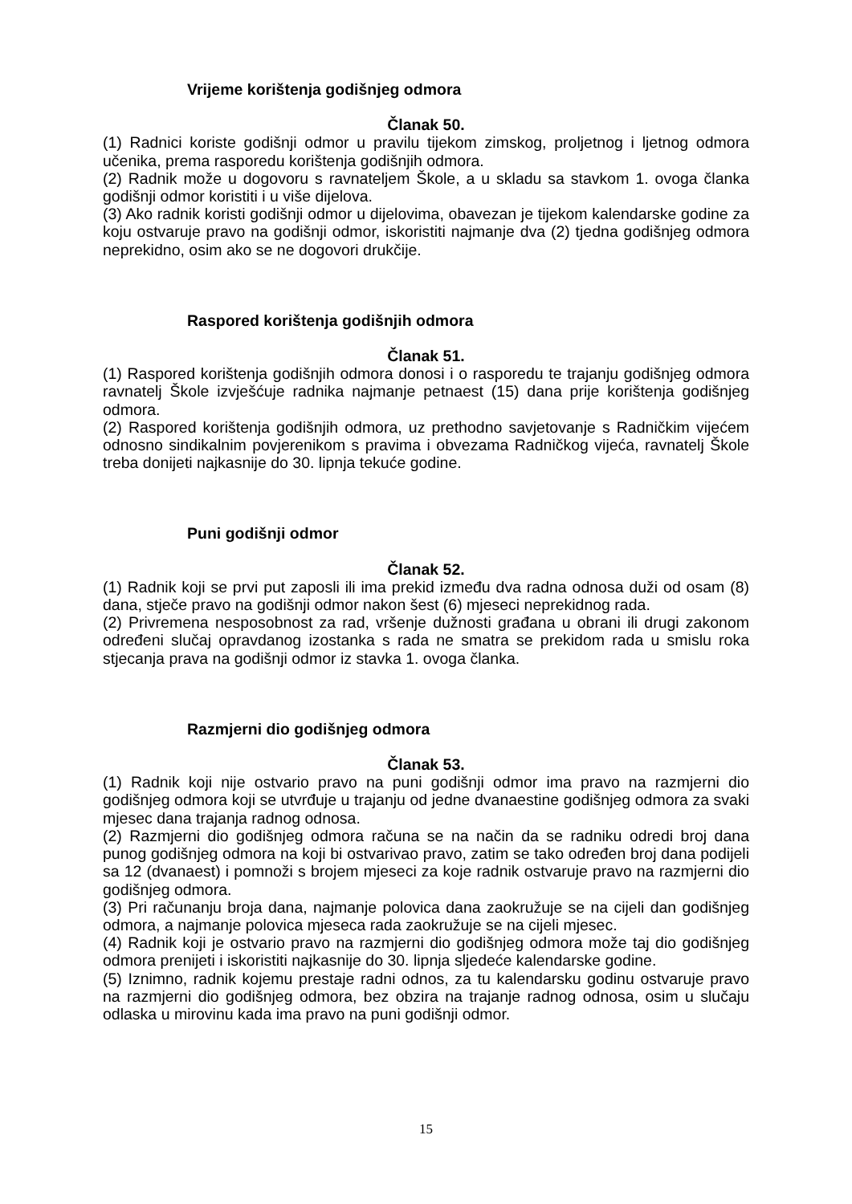Vrijeme korištenja godišnjeg odmora
Članak 50.
(1) Radnici koriste godišnji odmor u pravilu tijekom zimskog, proljetnog i ljetnog odmora učenika, prema rasporedu korištenja godišnjih odmora.
(2) Radnik može u dogovoru s ravnateljem Škole, a u skladu sa stavkom 1. ovoga članka godišnji odmor koristiti i u više dijelova.
(3) Ako radnik koristi godišnji odmor u dijelovima, obavezan je tijekom kalendarske godine za koju ostvaruje pravo na godišnji odmor, iskoristiti najmanje dva (2) tjedna godišnjeg odmora neprekidno, osim ako se ne dogovori drukčije.
Raspored korištenja godišnjih odmora
Članak 51.
(1) Raspored korištenja godišnjih odmora donosi i o rasporedu te trajanju godišnjeg odmora ravnatelj Škole izvješćuje radnika najmanje petnaest (15) dana prije korištenja godišnjeg odmora.
(2) Raspored korištenja godišnjih odmora, uz prethodno savjetovanje s Radničkim vijećem odnosno sindikalnim povjerenikom s pravima i obvezama Radničkog vijeća, ravnatelj Škole treba donijeti najkasnije do 30. lipnja tekuće godine.
Puni godišnji odmor
Članak 52.
(1) Radnik koji se prvi put zaposli ili ima prekid između dva radna odnosa duži od osam (8) dana, stječe pravo na godišnji odmor nakon šest (6) mjeseci neprekidnog rada.
(2) Privremena nesposobnost za rad, vršenje dužnosti građana u obrani ili drugi zakonom određeni slučaj opravdanog izostanka s rada ne smatra se prekidom rada u smislu roka stjecanja prava na godišnji odmor iz stavka 1. ovoga članka.
Razmjerni dio godišnjeg odmora
Članak 53.
(1) Radnik koji nije ostvario pravo na puni godišnji odmor ima pravo na razmjerni dio godišnjeg odmora koji se utvrđuje u trajanju od jedne dvanaestine godišnjeg odmora za svaki mjesec dana trajanja radnog odnosa.
(2) Razmjerni dio godišnjeg odmora računa se na način da se radniku odredi broj dana punog godišnjeg odmora na koji bi ostvarivao pravo, zatim se tako određen broj dana podijeli sa 12 (dvanaest) i pomnoži s brojem mjeseci za koje radnik ostvaruje pravo na razmjerni dio godišnjeg odmora.
(3) Pri računanju broja dana, najmanje polovica dana zaokružuje se na cijeli dan godišnjeg odmora, a najmanje polovica mjeseca rada zaokružuje se na cijeli mjesec.
(4) Radnik koji je ostvario pravo na razmjerni dio godišnjeg odmora može taj dio godišnjeg odmora prenijeti i iskoristiti najkasnije do 30. lipnja sljedeće kalendarske godine.
(5) Iznimno, radnik kojemu prestaje radni odnos, za tu kalendarsku godinu ostvaruje pravo na razmjerni dio godišnjeg odmora, bez obzira na trajanje radnog odnosa, osim u slučaju odlaska u mirovinu kada ima pravo na puni godišnji odmor.
15